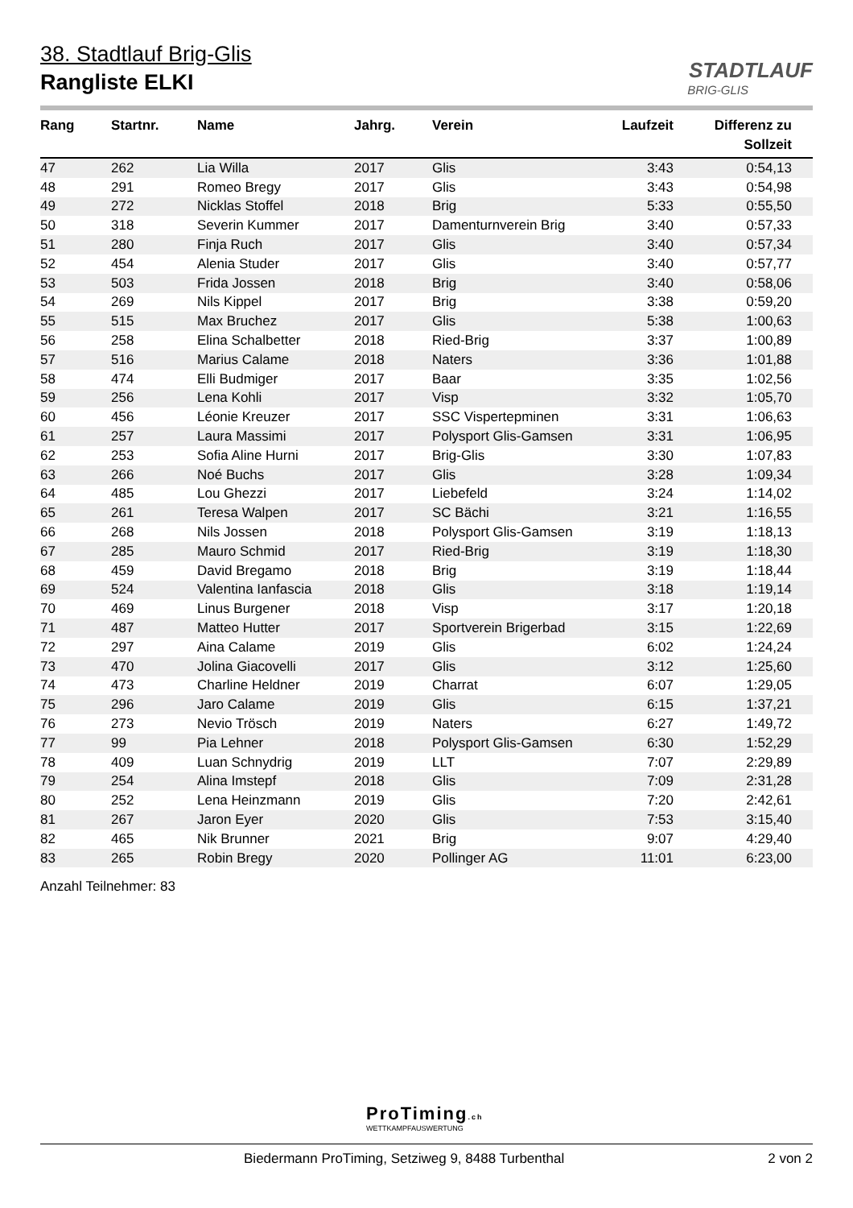38. Stadtlauf Brig-Glis
Rangliste ELKI
STADTLAUF
BRIG-GLIS
| Rang | Startnr. | Name | Jahrg. | Verein | Laufzeit | Differenz zu Sollzeit |
| --- | --- | --- | --- | --- | --- | --- |
| 47 | 262 | Lia Willa | 2017 | Glis | 3:43 | 0:54,13 |
| 48 | 291 | Romeo Bregy | 2017 | Glis | 3:43 | 0:54,98 |
| 49 | 272 | Nicklas Stoffel | 2018 | Brig | 5:33 | 0:55,50 |
| 50 | 318 | Severin Kummer | 2017 | Damenturnverein Brig | 3:40 | 0:57,33 |
| 51 | 280 | Finja Ruch | 2017 | Glis | 3:40 | 0:57,34 |
| 52 | 454 | Alenia Studer | 2017 | Glis | 3:40 | 0:57,77 |
| 53 | 503 | Frida Jossen | 2018 | Brig | 3:40 | 0:58,06 |
| 54 | 269 | Nils Kippel | 2017 | Brig | 3:38 | 0:59,20 |
| 55 | 515 | Max Bruchez | 2017 | Glis | 5:38 | 1:00,63 |
| 56 | 258 | Elina Schalbetter | 2018 | Ried-Brig | 3:37 | 1:00,89 |
| 57 | 516 | Marius Calame | 2018 | Naters | 3:36 | 1:01,88 |
| 58 | 474 | Elli Budmiger | 2017 | Baar | 3:35 | 1:02,56 |
| 59 | 256 | Lena Kohli | 2017 | Visp | 3:32 | 1:05,70 |
| 60 | 456 | Léonie Kreuzer | 2017 | SSC Vispertерminen | 3:31 | 1:06,63 |
| 61 | 257 | Laura Massimi | 2017 | Polysport Glis-Gamsen | 3:31 | 1:06,95 |
| 62 | 253 | Sofia Aline Hurni | 2017 | Brig-Glis | 3:30 | 1:07,83 |
| 63 | 266 | Noé Buchs | 2017 | Glis | 3:28 | 1:09,34 |
| 64 | 485 | Lou Ghezzi | 2017 | Liebefeld | 3:24 | 1:14,02 |
| 65 | 261 | Teresa Walpen | 2017 | SC Bächi | 3:21 | 1:16,55 |
| 66 | 268 | Nils Jossen | 2018 | Polysport Glis-Gamsen | 3:19 | 1:18,13 |
| 67 | 285 | Mauro Schmid | 2017 | Ried-Brig | 3:19 | 1:18,30 |
| 68 | 459 | David Bregamo | 2018 | Brig | 3:19 | 1:18,44 |
| 69 | 524 | Valentina Ianfascia | 2018 | Glis | 3:18 | 1:19,14 |
| 70 | 469 | Linus Burgener | 2018 | Visp | 3:17 | 1:20,18 |
| 71 | 487 | Matteo Hutter | 2017 | Sportverein Brigerbad | 3:15 | 1:22,69 |
| 72 | 297 | Aina Calame | 2019 | Glis | 6:02 | 1:24,24 |
| 73 | 470 | Jolina Giacovelli | 2017 | Glis | 3:12 | 1:25,60 |
| 74 | 473 | Charline Heldner | 2019 | Charrat | 6:07 | 1:29,05 |
| 75 | 296 | Jaro Calame | 2019 | Glis | 6:15 | 1:37,21 |
| 76 | 273 | Nevio Trösch | 2019 | Naters | 6:27 | 1:49,72 |
| 77 | 99 | Pia Lehner | 2018 | Polysport Glis-Gamsen | 6:30 | 1:52,29 |
| 78 | 409 | Luan Schnydrig | 2019 | LLT | 7:07 | 2:29,89 |
| 79 | 254 | Alina Imstepf | 2018 | Glis | 7:09 | 2:31,28 |
| 80 | 252 | Lena Heinzmann | 2019 | Glis | 7:20 | 2:42,61 |
| 81 | 267 | Jaron Eyer | 2020 | Glis | 7:53 | 3:15,40 |
| 82 | 465 | Nik Brunner | 2021 | Brig | 9:07 | 4:29,40 |
| 83 | 265 | Robin Bregy | 2020 | Pollinger AG | 11:01 | 6:23,00 |
Anzahl Teilnehmer: 83
ProTiming.ch
WETTKAMPFAUSWERTUNG
Biedermann ProTiming, Setziweg 9, 8488 Turbenthal 2 von 2